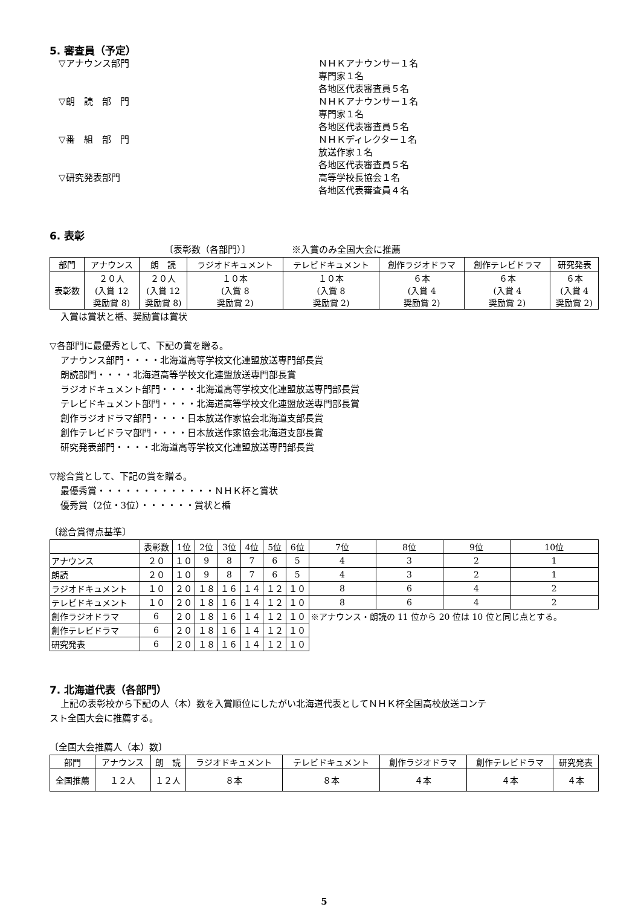5. 審査員（予定）
▽アナウンス部門 ＮＨＫアナウンサー１名
専門家１名
各地区代表審査員５名
▽朗　読　部　門 ＮＨＫアナウンサー１名
専門家１名
各地区代表審査員５名
▽番　組　部　門 ＮＨＫディレクター１名
放送作家１名
各地区代表審査員５名
▽研究発表部門 高等学校長協会１名
各地区代表審査員４名
6. 表彰
〔表彰数（各部門）〕　　　　　※入賞のみ全国大会に推薦
| 部門 | アナウンス | 朗 読 | ラジオドキュメント | テレビドキュメント | 創作ラジオドラマ | 創作テレビドラマ | 研究発表 |
| --- | --- | --- | --- | --- | --- | --- | --- |
| 表彰数 | ２０人 (入賞 12 奨励賞 8) | ２０人 (入賞 12 奨励賞 8) | １０本 (入賞 8 奨励賞 2) | １０本 (入賞 8 奨励賞 2) | ６本 (入賞 4 奨励賞 2) | ６本 (入賞 4 奨励賞 2) | ６本 (入賞 4 奨励賞 2) |
入賞は賞状と楯、奨励賞は賞状
▽各部門に最優秀として、下記の賞を贈る。
アナウンス部門・・・・北海道高等学校文化連盟放送専門部長賞
朗読部門・・・・北海道高等学校文化連盟放送専門部長賞
ラジオドキュメント部門・・・・北海道高等学校文化連盟放送専門部長賞
テレビドキュメント部門・・・・北海道高等学校文化連盟放送専門部長賞
創作ラジオドラマ部門・・・・日本放送作家協会北海道支部長賞
創作テレビドラマ部門・・・・日本放送作家協会北海道支部長賞
研究発表部門・・・・北海道高等学校文化連盟放送専門部長賞
▽総合賞として、下記の賞を贈る。
最優秀賞・・・・・・・・・・・・・ＮＨＫ杯と賞状
優秀賞（2位・3位）・・・・・・賞状と楯
〔総合賞得点基準〕
| | 表彰数 | 1位 | 2位 | 3位 | 4位 | 5位 | 6位 | 7位 | 8位 | 9位 | 10位 |
| --- | --- | --- | --- | --- | --- | --- | --- | --- | --- | --- | --- |
| アナウンス | ２０ | １０ | 9 | 8 | 7 | 6 | 5 | 4 | 3 | 2 | 1 |
| 朗読 | ２０ | １０ | 9 | 8 | 7 | 6 | 5 | 4 | 3 | 2 | 1 |
| ラジオドキュメント | １０ | ２０ | １８ | １６ | １４ | １２ | １０ | 8 | 6 | 4 | 2 |
| テレビドキュメント | １０ | ２０ | １８ | １６ | １４ | １２ | １０ | 8 | 6 | 4 | 2 |
| 創作ラジオドラマ | 6 | ２０ | １８ | １６ | １４ | １２ | １０ | ※アナウンス・朗読の 11 位から 20 位は 10 位と同じ点とする。 | | | |
| 創作テレビドラマ | 6 | ２０ | １８ | １６ | １４ | １２ | １０ | | | | |
| 研究発表 | 6 | ２０ | １８ | １６ | １４ | １２ | １０ | | | | |
7. 北海道代表（各部門）
上記の表彰校から下記の人（本）数を入賞順位にしたがい北海道代表としてＮＨＫ杯全国高校放送コンテ
スト全国大会に推薦する。
〔全国大会推薦人（本）数〕
| 部門 | アナウンス | 朗 読 | ラジオドキュメント | テレビドキュメント | 創作ラジオドラマ | 創作テレビドラマ | 研究発表 |
| --- | --- | --- | --- | --- | --- | --- | --- |
| 全国推薦 | １２人 | １２人 | ８本 | ８本 | ４本 | ４本 | ４本 |
5